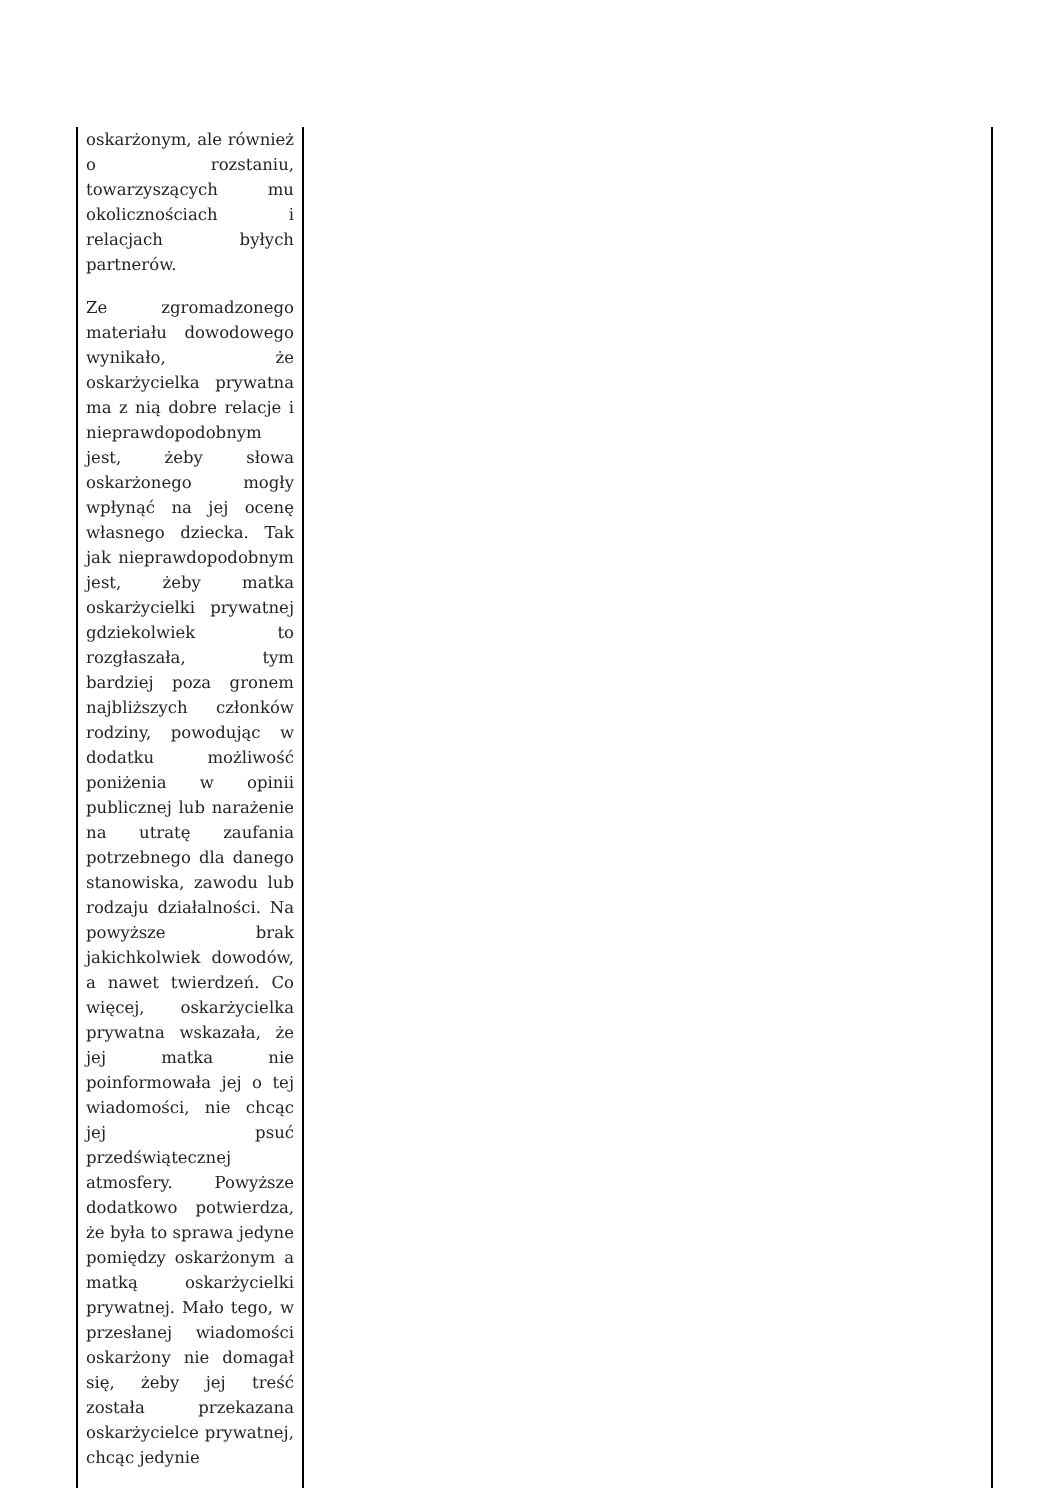| oskarżonym, ale również o rozstaniu, towarzyszących mu okolicznościach i relacjach byłych partnerów. Ze zgromadzonego materiału dowodowego wynikało, że oskarżycielka prywatna ma z nią dobre relacje i nieprawdopodobnym jest, żeby słowa oskarżonego mogły wpłynąć na jej ocenę własnego dziecka. Tak jak nieprawdopodobnym jest, żeby matka oskarżycielki prywatnej gdziekolwiek to rozgłaszała, tym bardziej poza gronem najbliższych członków rodziny, powodując w dodatku możliwość poniżenia w opinii publicznej lub narażenie na utratę zaufania potrzebnego dla danego stanowiska, zawodu lub rodzaju działalności. Na powyższe brak jakichkolwiek dowodów, a nawet twierdzeń. Co więcej, oskarżycielka prywatna wskazała, że jej matka nie poinformowała jej o tej wiadomości, nie chcąc jej psuć przedświątecznej atmosfery. Powyższe dodatkowo potwierdza, że była to sprawa jedyne pomiędzy oskarżonym a matką oskarżycielki prywatnej. Mało tego, w przesłanej wiadomości oskarżony nie domagał się, żeby jej treść została przekazana oskarżycielce prywatnej, chcąc jedynie | |